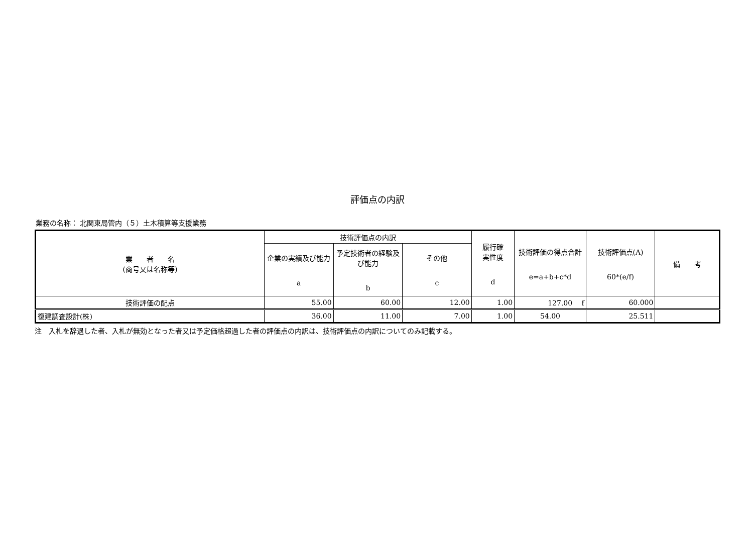評価点の内訳
業務の名称： 北関東局管内（５）土木積算等支援業務
| 業 者 名 (商号又は名称等) | 技術評価点の内訳 | | | 履行確 実性度 d | 技術評価の得点合計 e=a+b+c*d | 技術評価点(A) 60*(e/f) | 備 考 |
| --- | --- | --- | --- | --- | --- | --- | --- |
| | 企業の実績及び能力 a | 予定技術者の経験及び能力 b | その他 c | | | | |
| 技術評価の配点 | 55.00 | 60.00 | 12.00 | 1.00 | 127.00 f | 60.000 | |
| 復建調査設計(株) | 36.00 | 11.00 | 7.00 | 1.00 | 54.00 | 25.511 | |
注　入札を辞退した者、入札が無効となった者又は予定価格超過した者の評価点の内訳は、技術評価点の内訳についてのみ記載する。